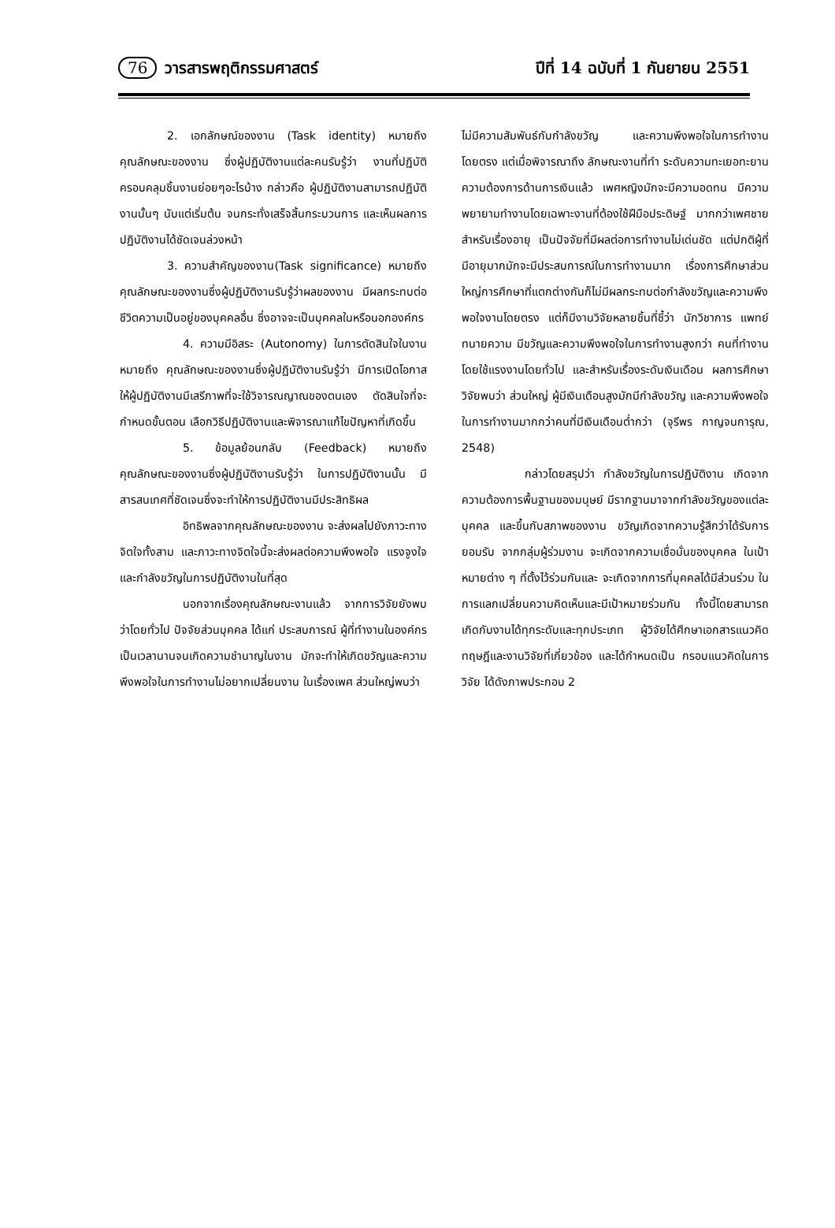76 วารสารพฤติกรรมศาสตร์ ปีที่ 14 ฉบับที่ 1 กันยายน 2551
2. เอกลักษณ์ของงาน (Task identity) หมายถึง คุณลักษณะของงาน ซึ่งผู้ปฏิบัติงานแต่ละคนรับรู้ว่า งานที่ปฏิบัติครอบคลุมชิ้นงานย่อยๆอะไรบ้าง กล่าวคือ ผู้ปฏิบัติงานสามารถปฏิบัติงานนั้นๆ นับแต่เริ่มต้น จนกระทั่งเสร็จสิ้นกระบวนการ และเห็นผลการปฏิบัติงานได้ชัดเจนล่วงหน้า
3. ความสำคัญของงาน(Task significance) หมายถึง คุณลักษณะของงานซึ่งผู้ปฏิบัติงานรับรู้ว่าผลของงาน มีผลกระทบต่อ ชีวิตความเป็นอยู่ของบุคคลอื่น ซึ่งอาจจะเป็นบุคคลในหรือนอกองค์กร
4. ความมีอิสระ (Autonomy) ในการตัดสินใจในงาน หมายถึง คุณลักษณะของงานซึ่งผู้ปฏิบัติงานรับรู้ว่า มีการเปิดโอกาสให้ผู้ปฏิบัติงานมีเสรีภาพที่จะใช้วิจารณญาณของตนเอง ตัดสินใจที่จะกำหนดขั้นตอน เลือกวิธีปฏิบัติงานและพิจารณาแก้ไขปัญหาที่เกิดขึ้น
5. ข้อมูลย้อนกลับ (Feedback) หมายถึง คุณลักษณะของงานซึ่งผู้ปฏิบัติงานรับรู้ว่า ในการปฏิบัติงานนั้น มีสารสนเทศที่ชัดเจนซึ่งจะทำให้การปฏิบัติงานมีประสิทธิผล
อิทธิพลจากคุณลักษณะของงาน จะส่งผลไปยังภาวะทางจิตใจทั้งสาม และภาวะทางจิตใจนี้จะส่งผลต่อความพึงพอใจ แรงจูงใจ และกำลังขวัญในการปฏิบัติงานในที่สุด
นอกจากเรื่องคุณลักษณะงานแล้ว จากการวิจัยยังพบว่าโดยทั่วไป ปัจจัยส่วนบุคคล ได้แก่ ประสบการณ์ ผู้ที่ทำงานในองค์กรเป็นเวลานานจนเกิดความชำนาญในงาน มักจะทำให้เกิดขวัญและความพึงพอใจในการทำงานไม่อยากเปลี่ยนงาน ในเรื่องเพศ ส่วนใหญ่พบว่า
ไม่มีความสัมพันธ์กับกำลังขวัญ และความพึงพอใจในการทำงานโดยตรง แต่เมื่อพิจารณาถึง ลักษณะงานที่ทำ ระดับความทะเยอทะยาน ความต้องการด้านการเงินแล้ว เพศหญิงมักจะมีความอดทน มีความพยายามทำงานโดยเฉพาะงานที่ต้องใช้ฝีมือประดิษฐ์ มากกว่าเพศชาย สำหรับเรื่องอายุ เป็นปัจจัยที่มีผลต่อการทำงานไม่เด่นชัด แต่ปกติผู้ที่มีอายุมากมักจะมีประสบการณ์ในการทำงานมาก เรื่องการศึกษาส่วนใหญ่การศึกษาที่แตกต่างกันก็ไม่มีผลกระทบต่อกำลังขวัญและความพึงพอใจงานโดยตรง แต่ก็มีงานวิจัยหลายชิ้นที่ชี้ว่า นักวิชาการ แพทย์ ทนายความ มีขวัญและความพึงพอใจในการทำงานสูงกว่า คนที่ทำงานโดยใช้แรงงานโดยทั่วไป และสำหรับเรื่องระดับเงินเดือน ผลการศึกษาวิจัยพบว่า ส่วนใหญ่ ผู้มีเงินเดือนสูงมักมีกำลังขวัญ และความพึงพอใจในการทำงานมากกว่าคนที่มีเงินเดือนต่ำกว่า (จุรีพร กาญจนการุณ, 2548)
กล่าวโดยสรุปว่า กำลังขวัญในการปฏิบัติงาน เกิดจากความต้องการพื้นฐานของมนุษย์ มีรากฐานมาจากกำลังขวัญของแต่ละบุคคล และขึ้นกับสภาพของงาน ขวัญเกิดจากความรู้สึกว่าได้รับการยอมรับ จากกลุ่มผู้ร่วมงาน จะเกิดจากความเชื่อมั่นของบุคคล ในเป้าหมายต่าง ๆ ที่ตั้งไว้ร่วมกันและ จะเกิดจากการที่บุคคลได้มีส่วนร่วม ในการแลกเปลี่ยนความคิดเห็นและมีเป้าหมายร่วมกัน ทั้งนี้โดยสามารถเกิดกับงานได้ทุกระดับและทุกประเภท ผู้วิจัยได้ศึกษาเอกสารแนวคิดทฤษฎีและงานวิจัยที่เกี่ยวข้อง และได้กำหนดเป็น กรอบแนวคิดในการวิจัย ได้ดังภาพประกอบ 2